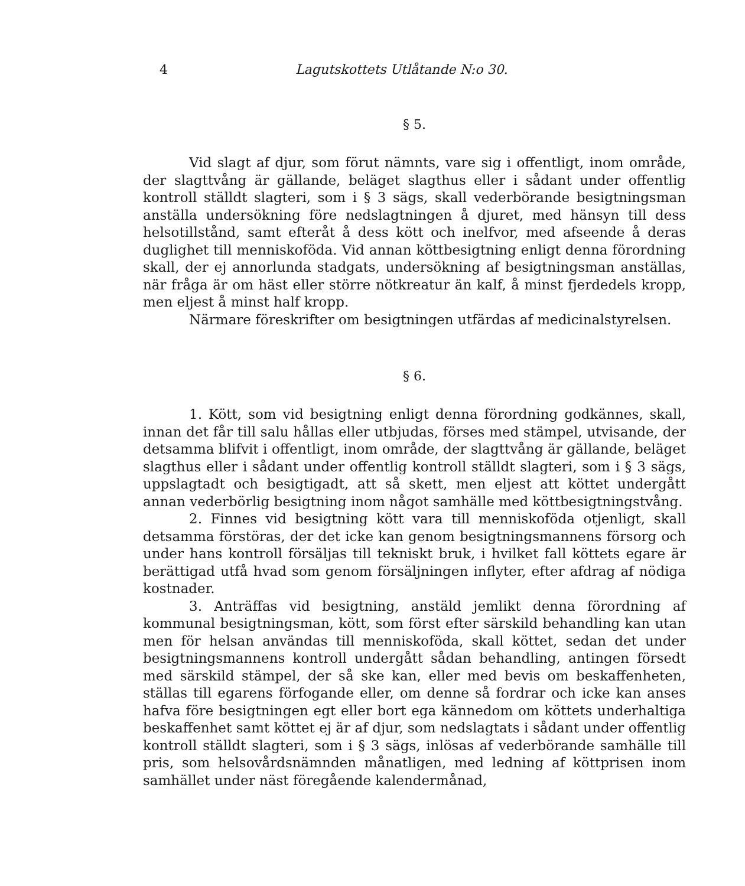4 Lagutskottets Utlåtande N:o 30.
§ 5.
Vid slagt af djur, som förut nämnts, vare sig i offentligt, inom område, der slagttvång är gällande, beläget slagthus eller i sådant under offentlig kontroll ställdt slagteri, som i § 3 sägs, skall vederbörande besigtningsman anställa undersökning före nedslagtningen å djuret, med hänsyn till dess helsotillstånd, samt efteråt å dess kött och inelfvor, med afseende å deras duglighet till menniskoföda. Vid annan köttbesigtning enligt denna förordning skall, der ej annorlunda stadgats, undersökning af besigtningsman anställas, när fråga är om häst eller större nötkreatur än kalf, å minst fjerdedels kropp, men eljest å minst half kropp.
Närmare föreskrifter om besigtningen utfärdas af medicinalstyrelsen.
§ 6.
1. Kött, som vid besigtning enligt denna förordning godkännes, skall, innan det får till salu hållas eller utbjudas, förses med stämpel, utvisande, der detsamma blifvit i offentligt, inom område, der slagttvång är gällande, beläget slagthus eller i sådant under offentlig kontroll ställdt slagteri, som i § 3 sägs, uppslagtadt och besigtigadt, att så skett, men eljest att köttet undergått annan vederbörlig besigtning inom något samhälle med köttbesigtningstvång.
2. Finnes vid besigtning kött vara till menniskoföda otjenligt, skall detsamma förstöras, der det icke kan genom besigtningsmannens försorg och under hans kontroll försäljas till tekniskt bruk, i hvilket fall köttets egare är berättigad utfå hvad som genom försäljningen inflyter, efter afdrag af nödiga kostnader.
3. Anträffas vid besigtning, anstäld jemlikt denna förordning af kommunal besigtningsman, kött, som först efter särskild behandling kan utan men för helsan användas till menniskoföda, skall köttet, sedan det under besigtningsmannens kontroll undergått sådan behandling, antingen försedt med särskild stämpel, der så ske kan, eller med bevis om beskaffenheten, ställas till egarens förfogande eller, om denne så fordrar och icke kan anses hafva före besigtningen egt eller bort ega kännedom om köttets underhaltiga beskaffenhet samt köttet ej är af djur, som nedslagtats i sådant under offentlig kontroll ställdt slagteri, som i § 3 sägs, inlösas af vederbörande samhälle till pris, som helsovårdsnämnden månatligen, med ledning af köttprisen inom samhället under näst föregående kalendermånad,